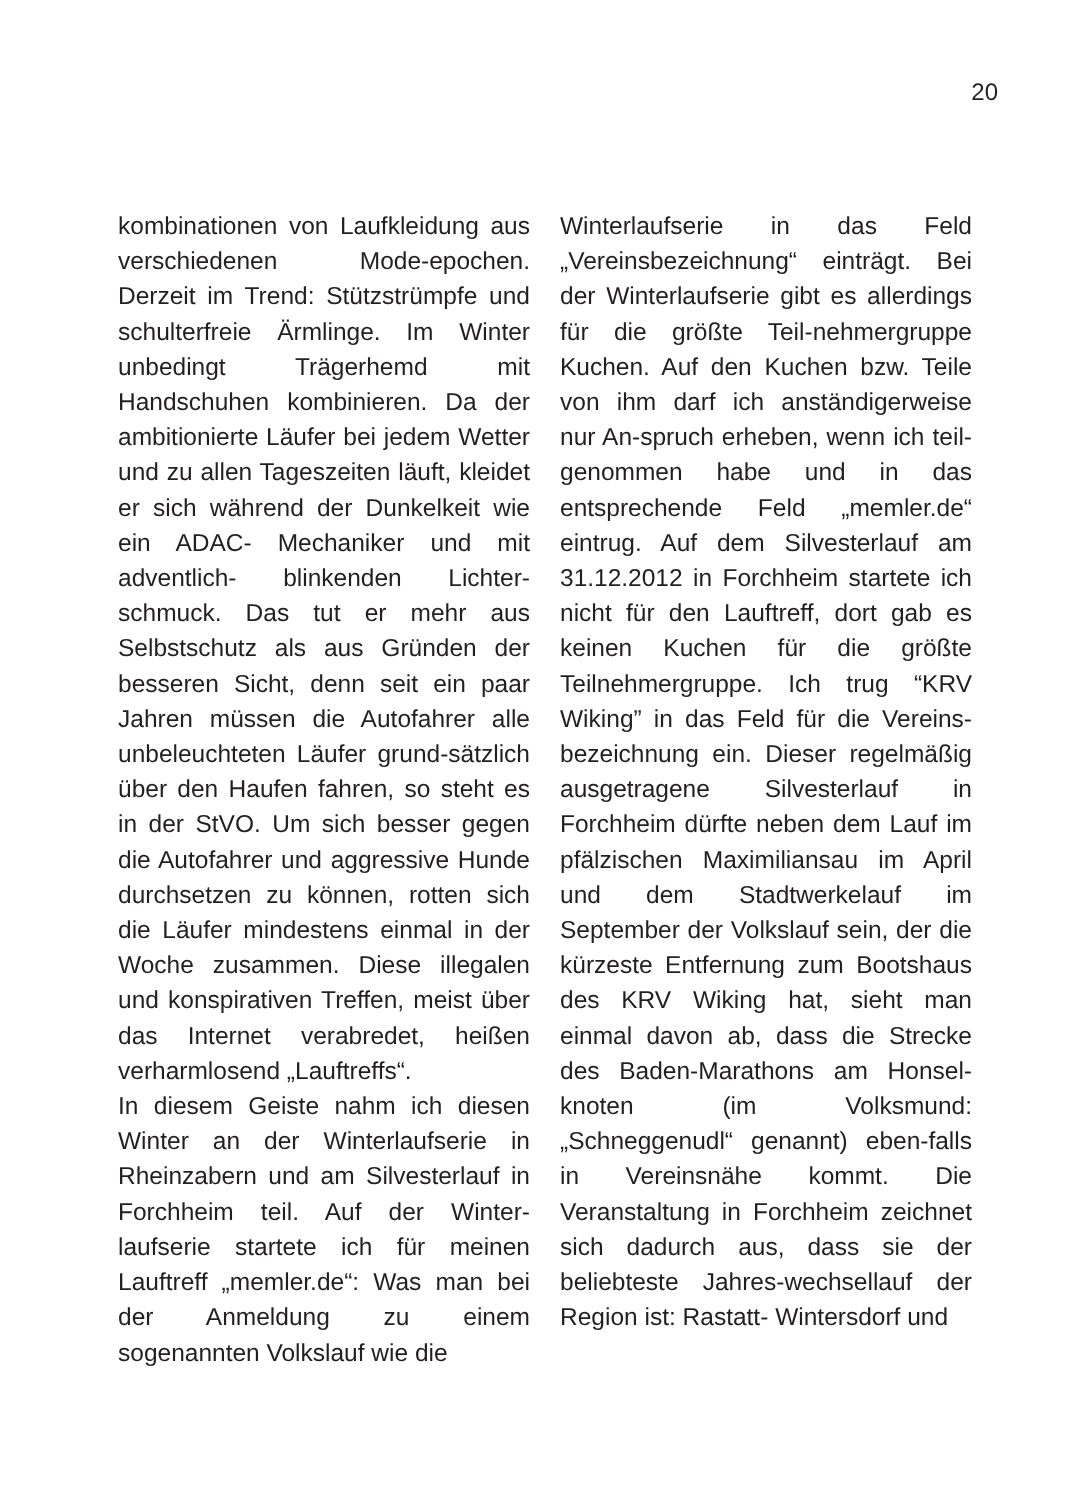20
kombinationen von Laufkleidung aus verschiedenen Mode-epochen. Derzeit im Trend: Stützstrümpfe und schulterfreie Ärmlinge. Im Winter unbedingt Trägerhemd mit Handschuhen kombinieren. Da der ambitionierte Läufer bei jedem Wetter und zu allen Tageszeiten läuft, kleidet er sich während der Dunkelkeit wie ein ADAC- Mechaniker und mit adventlich- blinkenden Lichter-schmuck. Das tut er mehr aus Selbstschutz als aus Gründen der besseren Sicht, denn seit ein paar Jahren müssen die Autofahrer alle unbeleuchteten Läufer grund-sätzlich über den Haufen fahren, so steht es in der StVO. Um sich besser gegen die Autofahrer und aggressive Hunde durchsetzen zu können, rotten sich die Läufer mindestens einmal in der Woche zusammen. Diese illegalen und konspirativen Treffen, meist über das Internet verabredet, heißen verharmlosend „Lauftreffs“.
In diesem Geiste nahm ich diesen Winter an der Winterlaufserie in Rheinzabern und am Silvesterlauf in Forchheim teil. Auf der Winter-laufserie startete ich für meinen Lauftreff „memler.de“: Was man bei der Anmeldung zu einem sogenannten Volkslauf wie die
Winterlaufserie in das Feld „Vereinsbezeichnung“ einträgt. Bei der Winterlaufserie gibt es allerdings für die größte Teil-nehmergruppe Kuchen. Auf den Kuchen bzw. Teile von ihm darf ich anständigerweise nur An-spruch erheben, wenn ich teil-genommen habe und in das entsprechende Feld „memler.de“ eintrug. Auf dem Silvesterlauf am 31.12.2012 in Forchheim startete ich nicht für den Lauftreff, dort gab es keinen Kuchen für die größte Teilnehmergruppe. Ich trug “KRV Wiking” in das Feld für die Vereins-bezeichnung ein. Dieser regelmäßig ausgetragene Silvesterlauf in Forchheim dürfte neben dem Lauf im pfälzischen Maximiliansau im April und dem Stadtwerkelauf im September der Volkslauf sein, der die kürzeste Entfernung zum Bootshaus des KRV Wiking hat, sieht man einmal davon ab, dass die Strecke des Baden-Marathons am Honsel-knoten (im Volksmund: „Schneggenudl“ genannt) eben-falls in Vereinsnähe kommt. Die Veranstaltung in Forchheim zeichnet sich dadurch aus, dass sie der beliebteste Jahres-wechsellauf der Region ist: Rastatt- Wintersdorf und